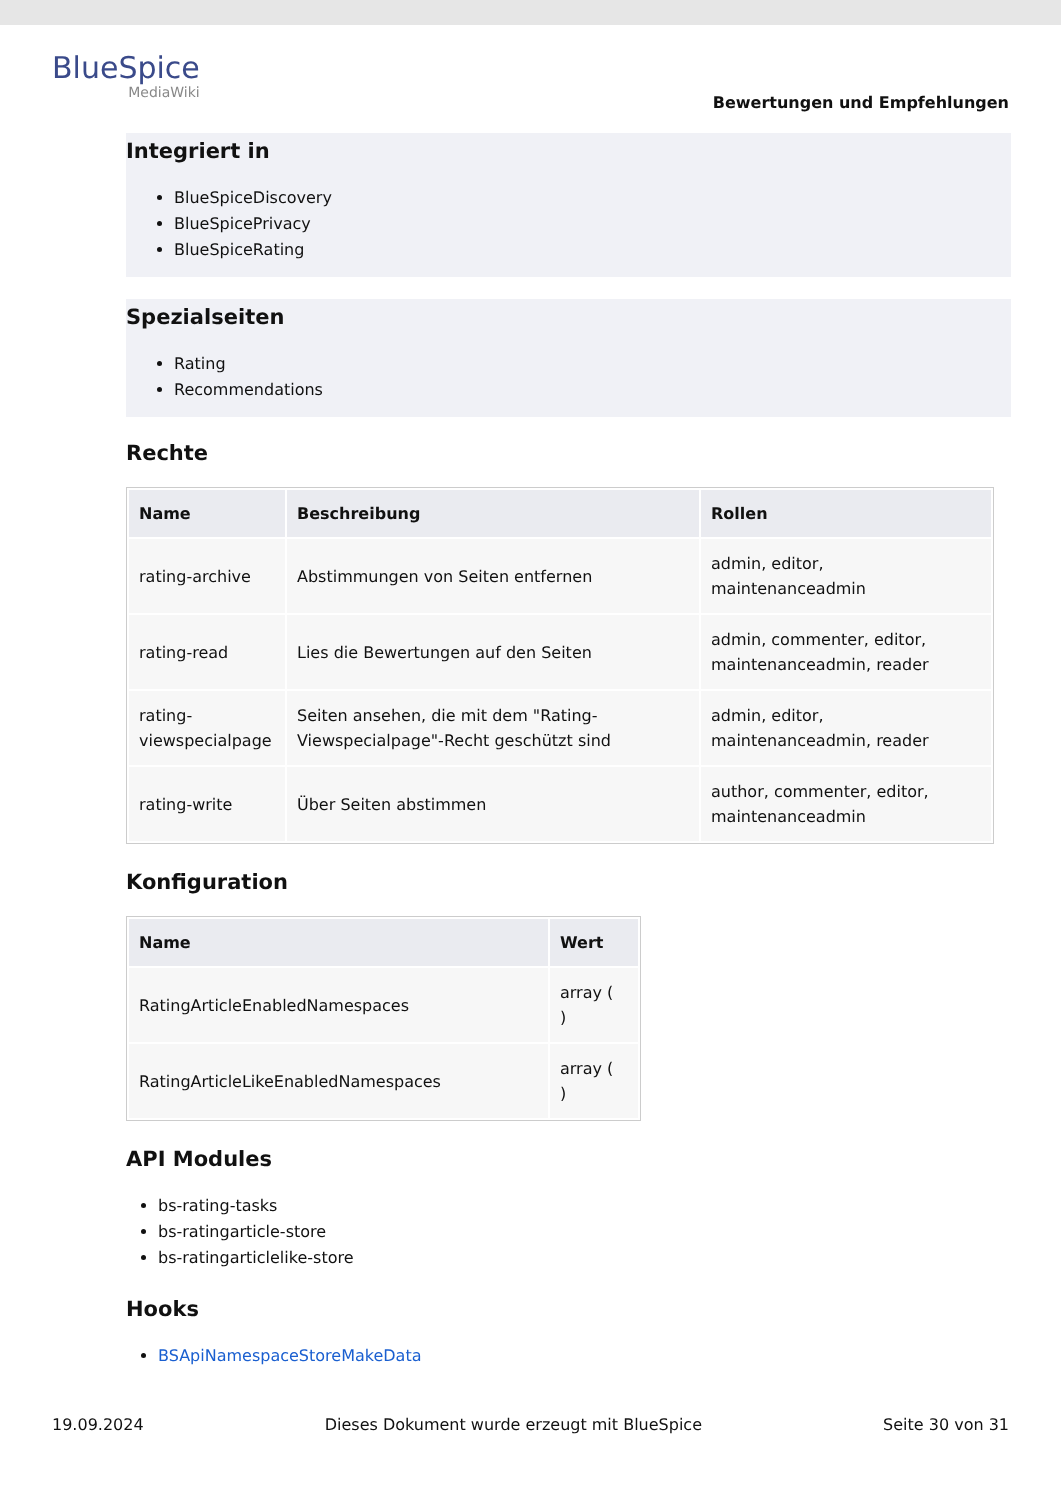BlueSpice
MediaWiki
Bewertungen und Empfehlungen
Integriert in
BlueSpiceDiscovery
BlueSpicePrivacy
BlueSpiceRating
Spezialseiten
Rating
Recommendations
Rechte
| Name | Beschreibung | Rollen |
| --- | --- | --- |
| rating-archive | Abstimmungen von Seiten entfernen | admin, editor, maintenanceadmin |
| rating-read | Lies die Bewertungen auf den Seiten | admin, commenter, editor, maintenanceadmin, reader |
| rating-viewspecialpage | Seiten ansehen, die mit dem "Rating-Viewspecialpage"-Recht geschützt sind | admin, editor, maintenanceadmin, reader |
| rating-write | Über Seiten abstimmen | author, commenter, editor, maintenanceadmin |
Konfiguration
| Name | Wert |
| --- | --- |
| RatingArticleEnabledNamespaces | array ( ) |
| RatingArticleLikeEnabledNamespaces | array ( ) |
API Modules
bs-rating-tasks
bs-ratingarticle-store
bs-ratingarticlelike-store
Hooks
BSApiNamespaceStoreMakeData
19.09.2024 Dieses Dokument wurde erzeugt mit BlueSpice Seite 30 von 31